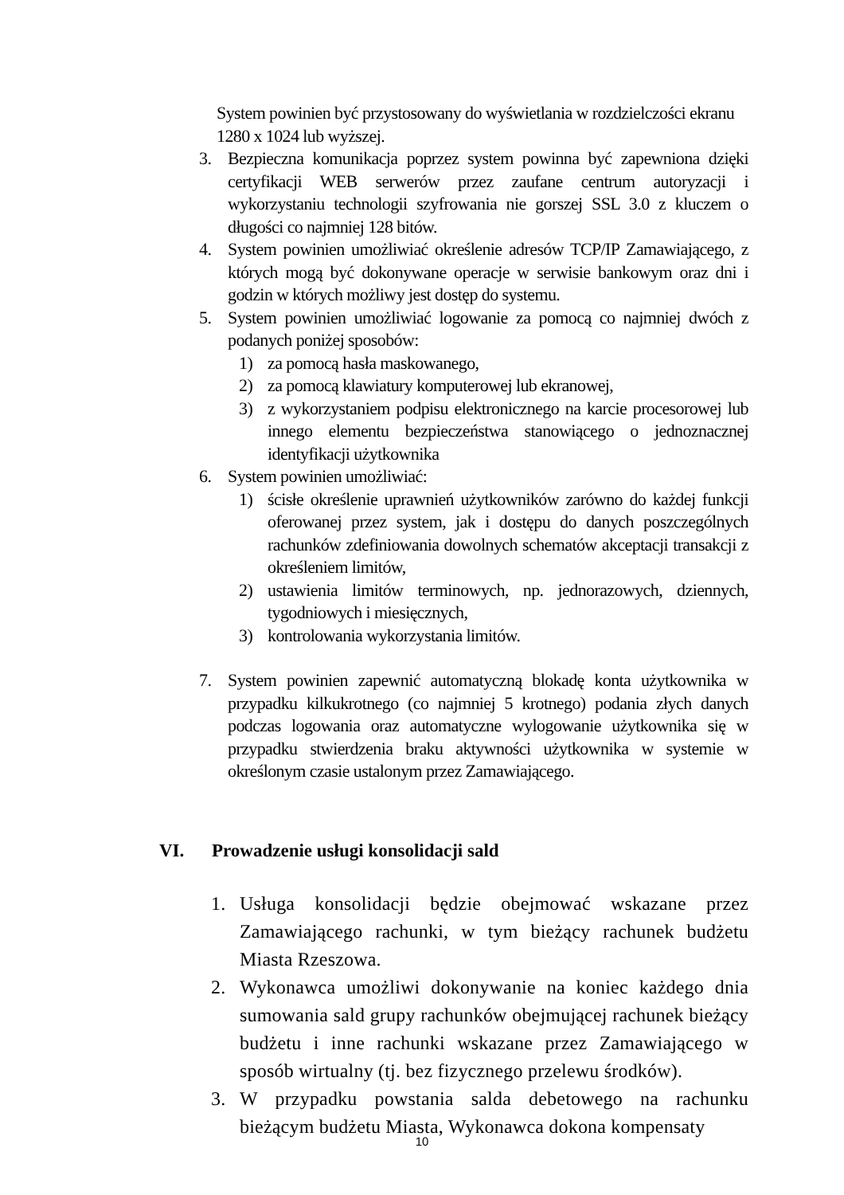System powinien być przystosowany do wyświetlania w rozdzielczości ekranu 1280 x 1024 lub wyższej.
3. Bezpieczna komunikacja poprzez system powinna być zapewniona dzięki certyfikacji WEB serwerów przez zaufane centrum autoryzacji i wykorzystaniu technologii szyfrowania nie gorszej SSL 3.0 z kluczem o długości co najmniej 128 bitów.
4. System powinien umożliwiać określenie adresów TCP/IP Zamawiającego, z których mogą być dokonywane operacje w serwisie bankowym oraz dni i godzin w których możliwy jest dostęp do systemu.
5. System powinien umożliwiać logowanie za pomocą co najmniej dwóch z podanych poniżej sposobów:
1) za pomocą hasła maskowanego,
2) za pomocą klawiatury komputerowej lub ekranowej,
3) z wykorzystaniem podpisu elektronicznego na karcie procesorowej lub innego elementu bezpieczeństwa stanowiącego o jednoznacznej identyfikacji użytkownika
6. System powinien umożliwiać:
1) ścisłe określenie uprawnień użytkowników zarówno do każdej funkcji oferowanej przez system, jak i dostępu do danych poszczególnych rachunków zdefiniowania dowolnych schematów akceptacji transakcji z określeniem limitów,
2) ustawienia limitów terminowych, np. jednorazowych, dziennych, tygodniowych i miesięcznych,
3) kontrolowania wykorzystania limitów.
7. System powinien zapewnić automatyczną blokadę konta użytkownika w przypadku kilkukrotnego (co najmniej 5 krotnego) podania złych danych podczas logowania oraz automatyczne wylogowanie użytkownika się w przypadku stwierdzenia braku aktywności użytkownika w systemie w określonym czasie ustalonym przez Zamawiającego.
VI. Prowadzenie usługi konsolidacji sald
1. Usługa konsolidacji będzie obejmować wskazane przez Zamawiającego rachunki, w tym bieżący rachunek budżetu Miasta Rzeszowa.
2. Wykonawca umożliwi dokonywanie na koniec każdego dnia sumowania sald grupy rachunków obejmującej rachunek bieżący budżetu i inne rachunki wskazane przez Zamawiającego w sposób wirtualny (tj. bez fizycznego przelewu środków).
3. W przypadku powstania salda debetowego na rachunku bieżącym budżetu Miasta, Wykonawca dokona kompensaty
10